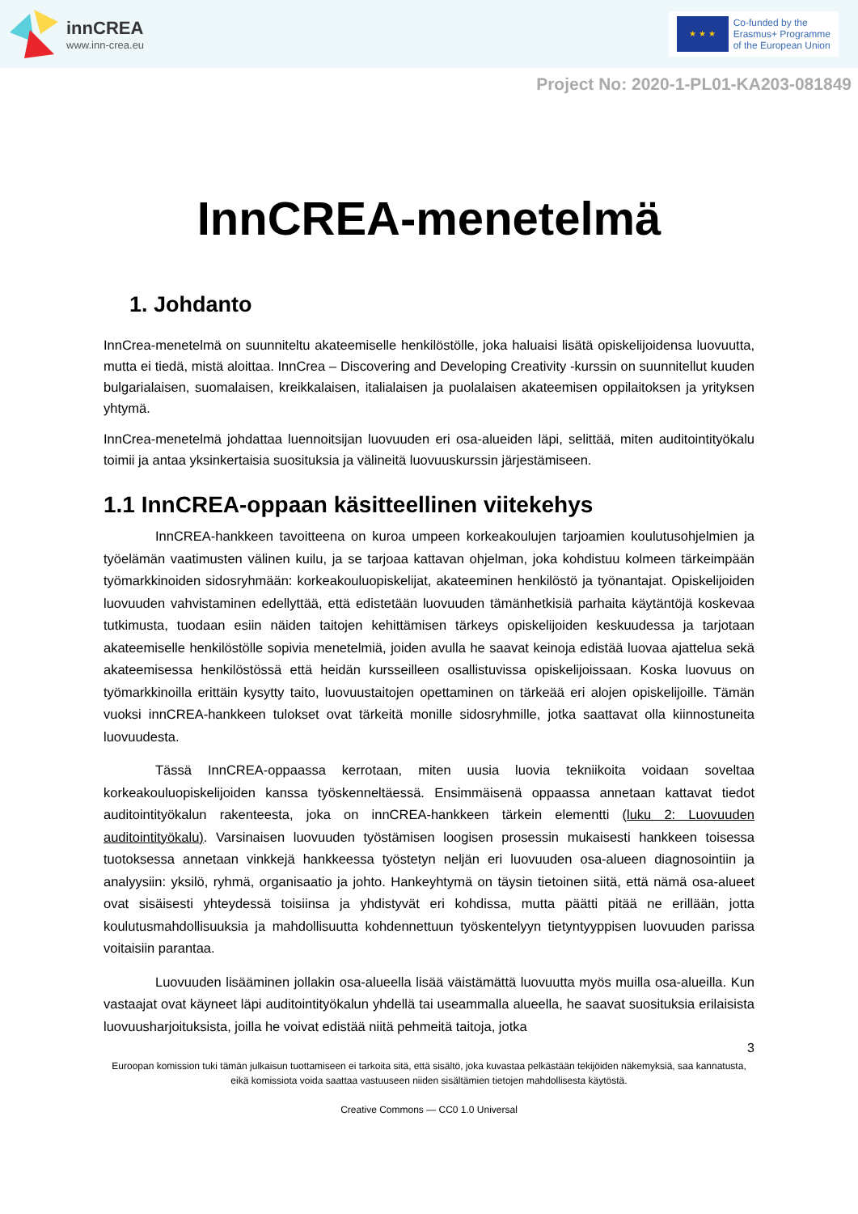innCREA
www.inn-crea.eu
★ ★ ★
Co-funded by the
Erasmus+ Programme
of the European Union
Project No: 2020-1-PL01-KA203-081849
InnCREA-menetelmä
1. Johdanto
InnCrea-menetelmä on suunniteltu akateemiselle henkilöstölle, joka haluaisi lisätä opiskelijoidensa luovuutta, mutta ei tiedä, mistä aloittaa. InnCrea – Discovering and Developing Creativity -kurssin on suunnitellut kuuden bulgarialaisen, suomalaisen, kreikkalaisen, italialaisen ja puolalaisen akateemisen oppilaitoksen ja yrityksen yhtymä.
InnCrea-menetelmä johdattaa luennoitsijan luovuuden eri osa-alueiden läpi, selittää, miten auditointityökalu toimii ja antaa yksinkertaisia suosituksia ja välineitä luovuuskurssin järjestämiseen.
1.1 InnCREA-oppaan käsitteellinen viitekehys
InnCREA-hankkeen tavoitteena on kuroa umpeen korkeakoulujen tarjoamien koulutusohjelmien ja työelämän vaatimusten välinen kuilu, ja se tarjoaa kattavan ohjelman, joka kohdistuu kolmeen tärkeimpään työmarkkinoiden sidosryhmään: korkeakouluopiskelijat, akateeminen henkilöstö ja työnantajat. Opiskelijoiden luovuuden vahvistaminen edellyttää, että edistetään luovuuden tämänhetkisiä parhaita käytäntöjä koskevaa tutkimusta, tuodaan esiin näiden taitojen kehittämisen tärkeys opiskelijoiden keskuudessa ja tarjotaan akateemiselle henkilöstölle sopivia menetelmiä, joiden avulla he saavat keinoja edistää luovaa ajattelua sekä akateemisessa henkilöstössä että heidän kursseilleen osallistuvissa opiskelijoissaan. Koska luovuus on työmarkkinoilla erittäin kysytty taito, luovuustaitojen opettaminen on tärkeää eri alojen opiskelijoille. Tämän vuoksi innCREA-hankkeen tulokset ovat tärkeitä monille sidosryhmille, jotka saattavat olla kiinnostuneita luovuudesta.
Tässä InnCREA-oppaassa kerrotaan, miten uusia luovia tekniikoita voidaan soveltaa korkeakouluopiskelijoiden kanssa työskenneltäessä. Ensimmäisenä oppaassa annetaan kattavat tiedot auditointityökalun rakenteesta, joka on innCREA-hankkeen tärkein elementti (luku 2: Luovuuden auditointityökalu). Varsinaisen luovuuden työstämisen loogisen prosessin mukaisesti hankkeen toisessa tuotoksessa annetaan vinkkejä hankkeessa työstetyn neljän eri luovuuden osa-alueen diagnosointiin ja analyysiin: yksilö, ryhmä, organisaatio ja johto. Hankeyhtymä on täysin tietoinen siitä, että nämä osa-alueet ovat sisäisesti yhteydessä toisiinsa ja yhdistyvät eri kohdissa, mutta päätti pitää ne erillään, jotta koulutusmahdollisuuksia ja mahdollisuutta kohdennettuun työskentelyyn tietyntyyppisen luovuuden parissa voitaisiin parantaa.
Luovuuden lisääminen jollakin osa-alueella lisää väistämättä luovuutta myös muilla osa-alueilla. Kun vastaajat ovat käyneet läpi auditointityökalun yhdellä tai useammalla alueella, he saavat suosituksia erilaisista luovuusharjoituksista, joilla he voivat edistää niitä pehmeitä taitoja, jotka
3
Euroopan komission tuki tämän julkaisun tuottamiseen ei tarkoita sitä, että sisältö, joka kuvastaa pelkästään tekijöiden näkemyksiä, saa kannatusta, eikä komissiota voida saattaa vastuuseen niiden sisältämien tietojen mahdollisesta käytöstä.
Creative Commons — CC0 1.0 Universal